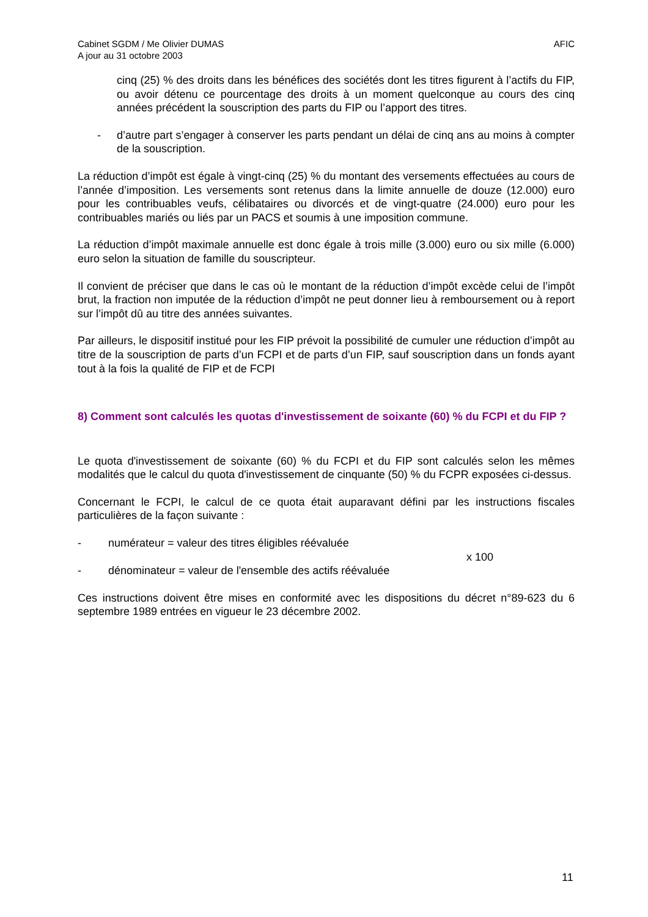Cabinet SGDM / Me Olivier DUMAS
A jour au 31 octobre 2003
AFIC
cinq (25) % des droits dans les bénéfices des sociétés dont les titres figurent à l’actifs du FIP, ou avoir détenu ce pourcentage des droits à un moment quelconque au cours des cinq années précédent la souscription des parts du FIP ou l’apport des titres.
- d’autre part s’engager à conserver les parts pendant un délai de cinq ans au moins à compter de la souscription.
La réduction d’impôt est égale à vingt-cinq (25) % du montant des versements effectuées au cours de l’année d’imposition. Les versements sont retenus dans la limite annuelle de douze (12.000) euro pour les contribuables veufs, célibataires ou divorcés et de vingt-quatre (24.000) euro pour les contribuables mariés ou liés par un PACS et soumis à une imposition commune.
La réduction d’impôt maximale annuelle est donc égale à trois mille (3.000) euro ou six mille (6.000) euro selon la situation de famille du souscripteur.
Il convient de préciser que dans le cas où le montant de la réduction d’impôt excède celui de l’impôt brut, la fraction non imputée de la réduction d’impôt ne peut donner lieu à remboursement ou à report sur l’impôt dû au titre des années suivantes.
Par ailleurs, le dispositif institué pour les FIP prévoit la possibilité de cumuler une réduction d’impôt au titre de la souscription de parts d’un FCPI et de parts d’un FIP, sauf souscription dans un fonds ayant tout à la fois la qualité de FIP et de FCPI
8) Comment sont calculés les quotas d'investissement de soixante (60) % du FCPI et du FIP ?
Le quota d'investissement de soixante (60) % du FCPI et du FIP sont calculés selon les mêmes modalités que le calcul du quota d'investissement de cinquante (50) % du FCPR exposées ci-dessus.
Concernant le FCPI, le calcul de ce quota était auparavant défini par les instructions fiscales particulières de la façon suivante :
- numérateur = valeur des titres éligibles réévaluée
x 100
- dénominateur = valeur de l'ensemble des actifs réévaluée
Ces instructions doivent être mises en conformité avec les dispositions du décret n°89-623 du 6 septembre 1989 entrées en vigueur le 23 décembre 2002.
11